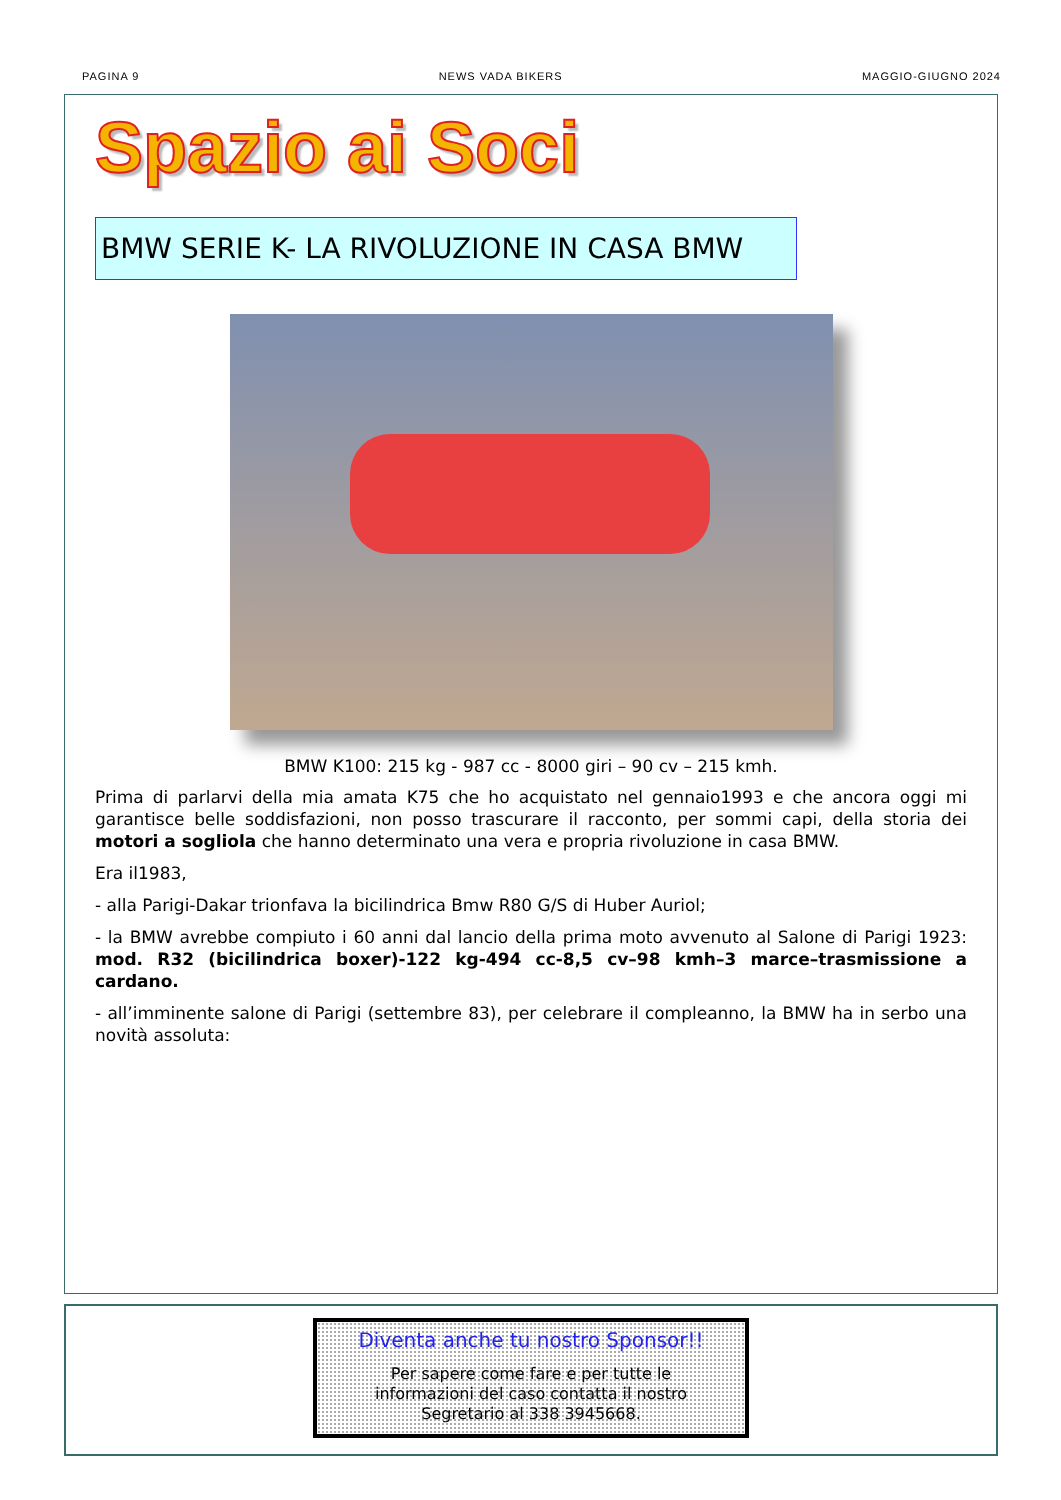PAGINA 9 NEWS VADA BIKERS MAGGIO-GIUGNO 2024
Spazio ai Soci
BMW SERIE K- LA RIVOLUZIONE IN CASA BMW
BMW K100: 215 kg - 987 cc - 8000 giri – 90 cv – 215 kmh.
Prima di parlarvi della mia amata K75 che ho acquistato nel gennaio1993 e che ancora oggi mi garantisce belle soddisfazioni, non posso trascurare il racconto, per sommi capi, della storia dei motori a sogliola che hanno determinato una vera e propria rivoluzione in casa BMW.
Era il1983,
- alla Parigi-Dakar trionfava la bicilindrica Bmw R80 G/S di Huber Auriol;
- la BMW avrebbe compiuto i 60 anni dal lancio della prima moto avvenuto al Salone di Parigi 1923: mod. R32 (bicilindrica boxer)-122 kg-494 cc-8,5 cv–98 kmh–3 marce–trasmissione a cardano.
- all’imminente salone di Parigi (settembre 83), per celebrare il compleanno, la BMW ha in serbo una novità assoluta:
Diventa anche tu nostro Sponsor!!
Per sapere come fare e per tutte le
informazioni del caso contatta il nostro
Segretario al 338 3945668.